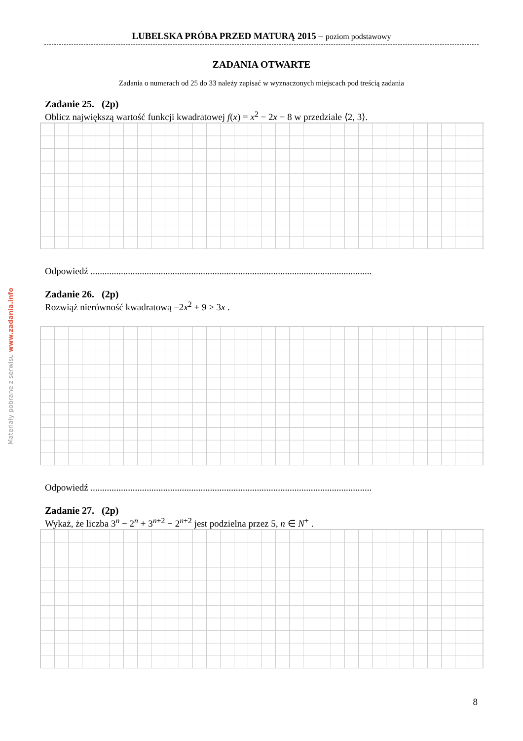Materiały pobrane z serwisu www.zadania.info
LUBELSKA PRÓBA PRZED MATURĄ 2015 – poziom podstawowy
ZADANIA OTWARTE
Zadania o numerach od 25 do 33 należy zapisać w wyznaczonych miejscach pod treścią zadania
Zadanie 25. (2p)
Oblicz największą wartość funkcji kwadratowej f(x) = x<sup>2</sup> − 2x − 8 w przedziale ⟨2, 3⟩.
Odpowiedź ........................................................................................................................
Zadanie 26. (2p)
Rozwiąż nierówność kwadratową −2x<sup>2</sup> + 9 ≥ 3x .
Odpowiedź ........................................................................................................................
Zadanie 27. (2p)
Wykaż, że liczba 3<sup>n</sup> − 2<sup>n</sup> + 3<sup>n+2</sup> − 2<sup>n+2</sup> jest podzielna przez 5, n ∈ N<sup>+</sup> .
8